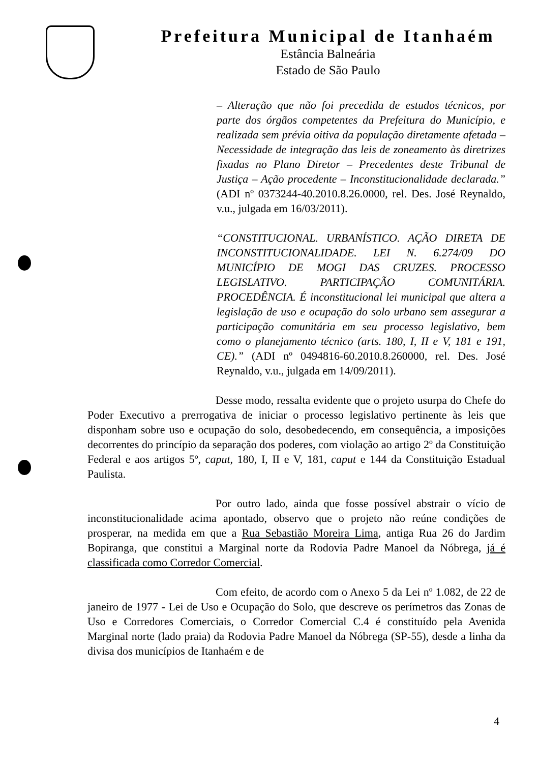Prefeitura Municipal de Itanhaém
Estância Balneária
Estado de São Paulo
– Alteração que não foi precedida de estudos técnicos, por parte dos órgãos competentes da Prefeitura do Município, e realizada sem prévia oitiva da população diretamente afetada – Necessidade de integração das leis de zoneamento às diretrizes fixadas no Plano Diretor – Precedentes deste Tribunal de Justiça – Ação procedente – Inconstitucionalidade declarada.” (ADI nº 0373244-40.2010.8.26.0000, rel. Des. José Reynaldo, v.u., julgada em 16/03/2011).
“CONSTITUCIONAL. URBANÍSTICO. AÇÃO DIRETA DE INCONSTITUCIONALIDADE. LEI N. 6.274/09 DO MUNICÍPIO DE MOGI DAS CRUZES. PROCESSO LEGISLATIVO. PARTICIPAÇÃO COMUNITÁRIA. PROCEDÊNCIA. É inconstitucional lei municipal que altera a legislação de uso e ocupação do solo urbano sem assegurar a participação comunitária em seu processo legislativo, bem como o planejamento técnico (arts. 180, I, II e V, 181 e 191, CE).” (ADI nº 0494816-60.2010.8.260000, rel. Des. José Reynaldo, v.u., julgada em 14/09/2011).
Desse modo, ressalta evidente que o projeto usurpa do Chefe do Poder Executivo a prerrogativa de iniciar o processo legislativo pertinente às leis que disponham sobre uso e ocupação do solo, desobedecendo, em consequência, a imposições decorrentes do princípio da separação dos poderes, com violação ao artigo 2º da Constituição Federal e aos artigos 5º, caput, 180, I, II e V, 181, caput e 144 da Constituição Estadual Paulista.
Por outro lado, ainda que fosse possível abstrair o vício de inconstitucionalidade acima apontado, observo que o projeto não reúne condições de prosperar, na medida em que a Rua Sebastião Moreira Lima, antiga Rua 26 do Jardim Bopiranga, que constitui a Marginal norte da Rodovia Padre Manoel da Nóbrega, já é classificada como Corredor Comercial.
Com efeito, de acordo com o Anexo 5 da Lei nº 1.082, de 22 de janeiro de 1977 - Lei de Uso e Ocupação do Solo, que descreve os perímetros das Zonas de Uso e Corredores Comerciais, o Corredor Comercial C.4 é constituído pela Avenida Marginal norte (lado praia) da Rodovia Padre Manoel da Nóbrega (SP-55), desde a linha da divisa dos municípios de Itanhaém e de
4